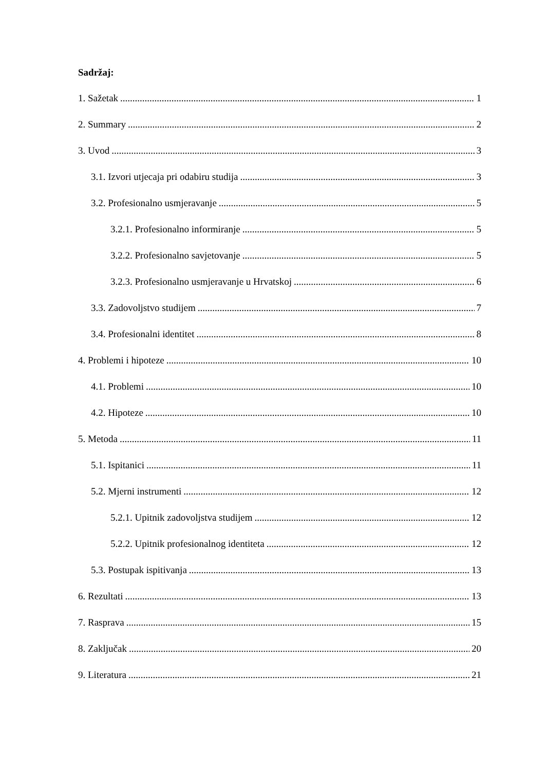Sadržaj:
1. Sažetak 1
2. Summary 2
3. Uvod 3
3.1. Izvori utjecaja pri odabiru studija 3
3.2. Profesionalno usmjeravanje 5
3.2.1. Profesionalno informiranje 5
3.2.2. Profesionalno savjetovanje 5
3.2.3. Profesionalno usmjeravanje u Hrvatskoj 6
3.3. Zadovoljstvo studijem 7
3.4. Profesionalni identitet 8
4. Problemi i hipoteze 10
4.1. Problemi 10
4.2. Hipoteze 10
5. Metoda 11
5.1. Ispitanici 11
5.2. Mjerni instrumenti 12
5.2.1. Upitnik zadovoljstva studijem 12
5.2.2. Upitnik profesionalnog identiteta 12
5.3. Postupak ispitivanja 13
6. Rezultati 13
7. Rasprava 15
8. Zaključak 20
9. Literatura 21